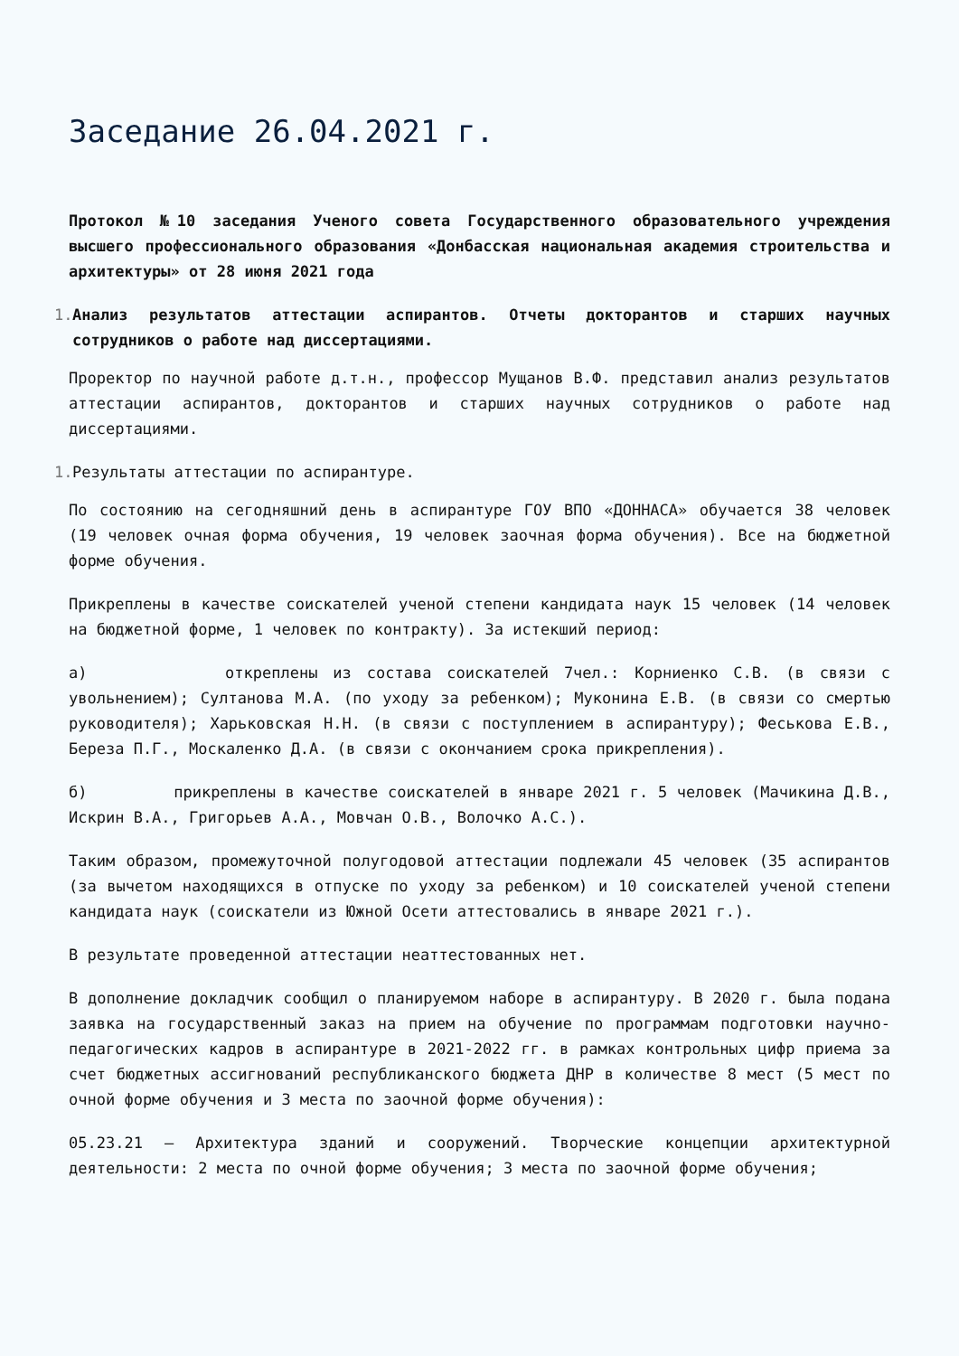Заседание 26.04.2021 г.
Протокол №10 заседания Ученого совета Государственного образовательного учреждения высшего профессионального образования «Донбасская национальная академия строительства и архитектуры» от 28 июня 2021 года
1.
Анализ результатов аттестации аспирантов. Отчеты докторантов и старших научных сотрудников о работе над диссертациями.
Проректор по научной работе д.т.н., профессор Мущанов В.Ф. представил анализ результатов аттестации аспирантов, докторантов и старших научных сотрудников о работе над диссертациями.
1.
Результаты аттестации по аспирантуре.
По состоянию на сегодняшний день в аспирантуре ГОУ ВПО «ДОННАСА» обучается 38 человек (19 человек очная форма обучения, 19 человек заочная форма обучения). Все на бюджетной форме обучения.
Прикреплены в качестве соискателей ученой степени кандидата наук 15 человек (14 человек на бюджетной форме, 1 человек по контракту). За истекший период:
а) откреплены из состава соискателей 7чел.: Корниенко С.В. (в связи с увольнением); Султанова М.А. (по уходу за ребенком); Муконина Е.В. (в связи со смертью руководителя); Харьковская Н.Н. (в связи с поступлением в аспирантуру); Феськова Е.В., Береза П.Г., Москаленко Д.А. (в связи с окончанием срока прикрепления).
б) прикреплены в качестве соискателей в январе 2021 г. 5 человек (Мачикина Д.В., Искрин В.А., Григорьев А.А., Мовчан О.В., Волочко А.С.).
Таким образом, промежуточной полугодовой аттестации подлежали 45 человек (35 аспирантов (за вычетом находящихся в отпуске по уходу за ребенком) и 10 соискателей ученой степени кандидата наук (соискатели из Южной Осети аттестовались в январе 2021 г.).
В результате проведенной аттестации неаттестованных нет.
В дополнение докладчик сообщил о планируемом наборе в аспирантуру. В 2020 г. была подана заявка на государственный заказ на прием на обучение по программам подготовки научно-педагогических кадров в аспирантуре в 2021-2022 гг. в рамках контрольных цифр приема за счет бюджетных ассигнований республиканского бюджета ДНР в количестве 8 мест (5 мест по очной форме обучения и 3 места по заочной форме обучения):
05.23.21 – Архитектура зданий и сооружений. Творческие концепции архитектурной деятельности: 2 места по очной форме обучения; 3 места по заочной форме обучения;